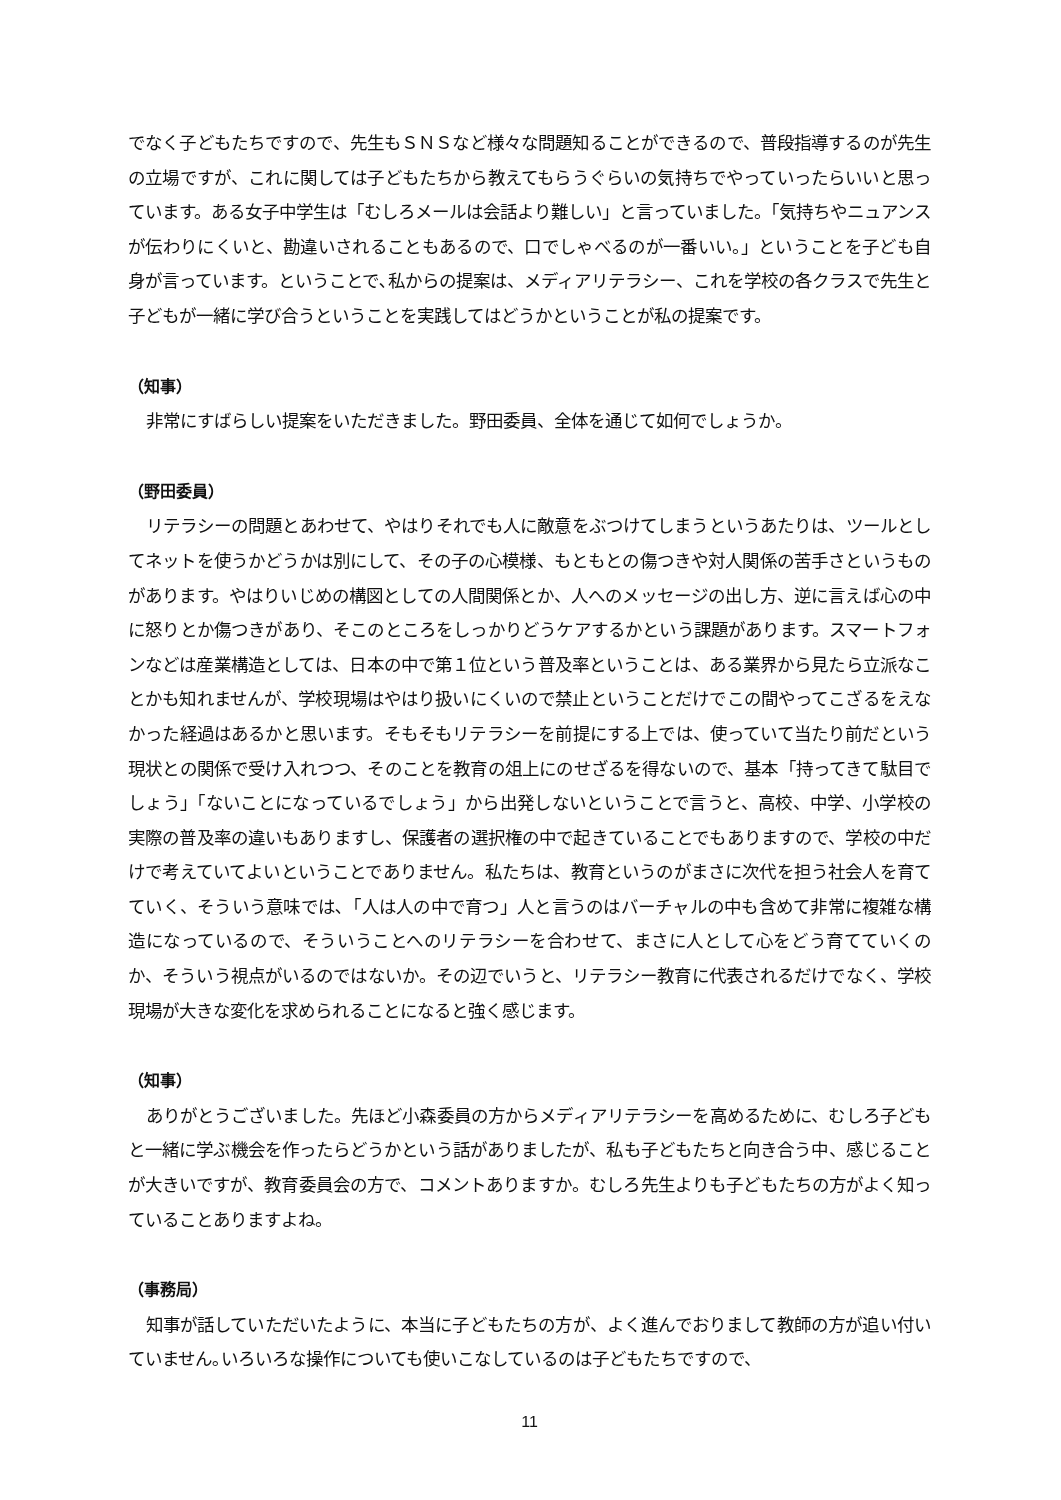でなく子どもたちですので、先生もＳＮＳなど様々な問題知ることができるので、普段指導するのが先生の立場ですが、これに関しては子どもたちから教えてもらうぐらいの気持ちでやっていったらいいと思っています。ある女子中学生は「むしろメールは会話より難しい」と言っていました。「気持ちやニュアンスが伝わりにくいと、勘違いされることもあるので、口でしゃべるのが一番いい。」ということを子ども自身が言っています。ということで､私からの提案は、メディアリテラシー、これを学校の各クラスで先生と子どもが一緒に学び合うということを実践してはどうかということが私の提案です。
（知事）
非常にすばらしい提案をいただきました。野田委員、全体を通じて如何でしょうか。
（野田委員）
リテラシーの問題とあわせて、やはりそれでも人に敵意をぶつけてしまうというあたりは、ツールとしてネットを使うかどうかは別にして、その子の心模様、もともとの傷つきや対人関係の苦手さというものがあります。やはりいじめの構図としての人間関係とか、人へのメッセージの出し方、逆に言えば心の中に怒りとか傷つきがあり、そこのところをしっかりどうケアするかという課題があります。スマートフォンなどは産業構造としては、日本の中で第１位という普及率ということは、ある業界から見たら立派なことかも知れませんが、学校現場はやはり扱いにくいので禁止ということだけでこの間やってこざるをえなかった経過はあるかと思います。そもそもリテラシーを前提にする上では、使っていて当たり前だという現状との関係で受け入れつつ、そのことを教育の俎上にのせざるを得ないので、基本「持ってきて駄目でしょう」「ないことになっているでしょう」から出発しないということで言うと、高校、中学、小学校の実際の普及率の違いもありますし、保護者の選択権の中で起きていることでもありますので、学校の中だけで考えていてよいということでありません。私たちは、教育というのがまさに次代を担う社会人を育てていく、そういう意味では､「人は人の中で育つ」人と言うのはバーチャルの中も含めて非常に複雑な構造になっているので、そういうことへのリテラシーを合わせて、まさに人として心をどう育てていくのか、そういう視点がいるのではないか。その辺でいうと、リテラシー教育に代表されるだけでなく、学校現場が大きな変化を求められることになると強く感じます。
（知事）
ありがとうございました。先ほど小森委員の方からメディアリテラシーを高めるために、むしろ子どもと一緒に学ぶ機会を作ったらどうかという話がありましたが、私も子どもたちと向き合う中、感じることが大きいですが、教育委員会の方で、コメントありますか。むしろ先生よりも子どもたちの方がよく知っていることありますよね。
（事務局）
知事が話していただいたように、本当に子どもたちの方が、よく進んでおりまして教師の方が追い付いていません｡いろいろな操作についても使いこなしているのは子どもたちですので、
11